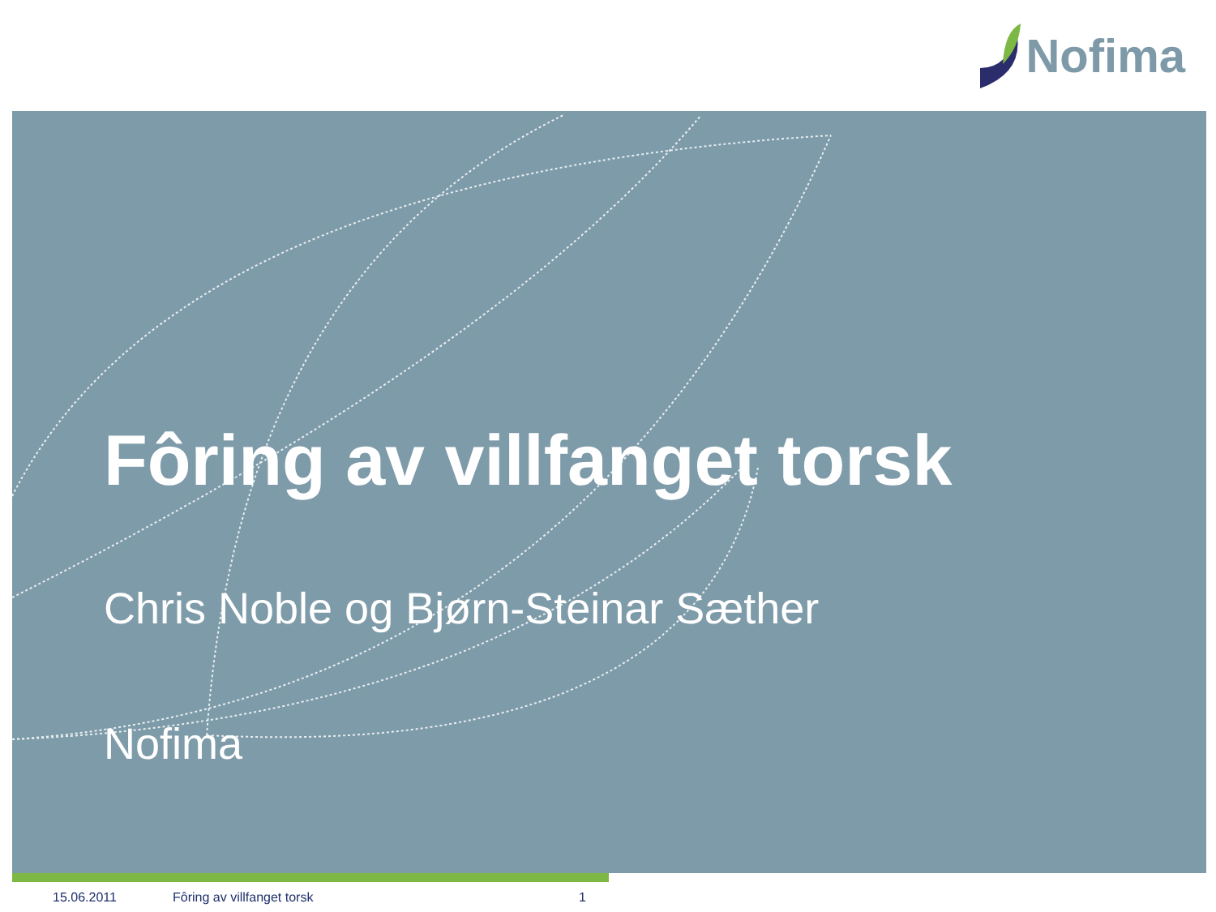Nofima
Fôring av villfanget torsk
Chris Noble og Bjørn-Steinar Sæther
Nofima
15.06.2011 Fôring av villfanget torsk 1